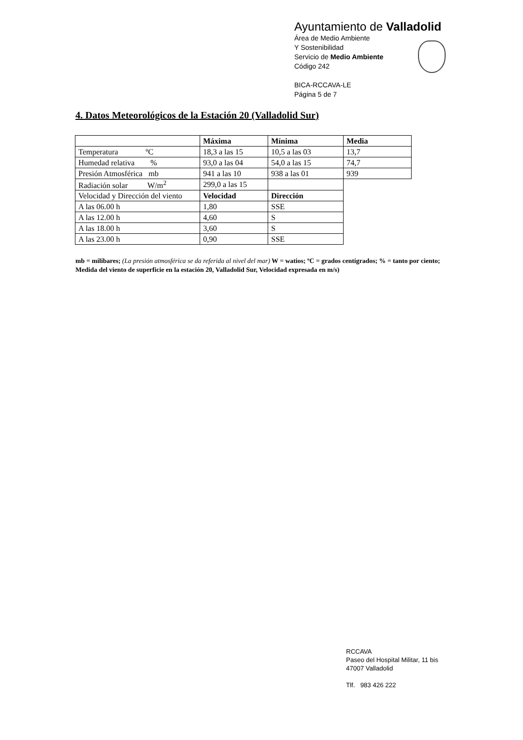Ayuntamiento de Valladolid
Área de Medio Ambiente
Y Sostenibilidad
Servicio de Medio Ambiente
Código 242
BICA-RCCAVA-LE
Página 5 de 7
4. Datos Meteorológicos de la Estación 20 (Valladolid Sur)
| | Máxima | Mínima | Media |
| Temperatura ºC | 18,3 a las 15 | 10,5 a las 03 | 13,7 |
| Humedad relativa % | 93,0 a las 04 | 54,0 a las 15 | 74,7 |
| Presión Atmosférica mb | 941 a las 10 | 938 a las 01 | 939 |
| Radiación solar W/m<sup>2</sup> | 299,0 a las 15 | | |
| Velocidad y Dirección del viento | Velocidad | Dirección | |
| A las 06.00 h | 1,80 | SSE | |
| A las 12.00 h | 4,60 | S | |
| A las 18.00 h | 3,60 | S | |
| A las 23.00 h | 0,90 | SSE | |
mb = milibares; (La presión atmosférica se da referida al nivel del mar) W = watios; ºC = grados centígrados; % = tanto por ciento; Medida del viento de superficie en la estación 20, Valladolid Sur, Velocidad expresada en m/s)
RCCAVA
Paseo del Hospital Militar, 11 bis
47007 Valladolid
Tlf. 983 426 222